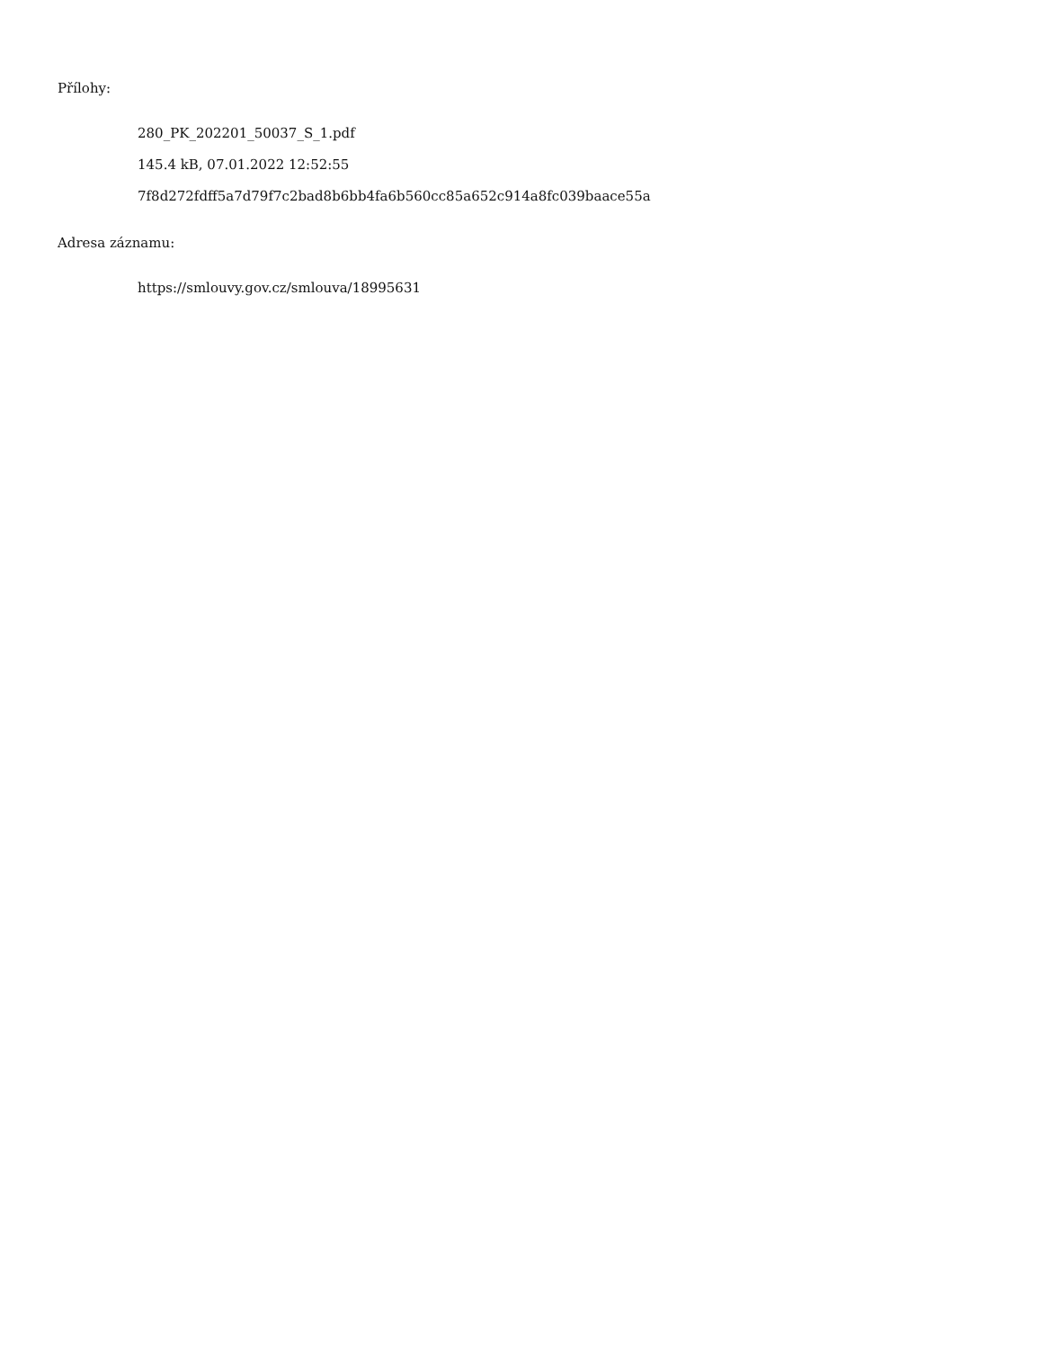Přílohy:
280_PK_202201_50037_S_1.pdf
145.4 kB, 07.01.2022 12:52:55
7f8d272fdff5a7d79f7c2bad8b6bb4fa6b560cc85a652c914a8fc039baace55a
Adresa záznamu:
https://smlouvy.gov.cz/smlouva/18995631